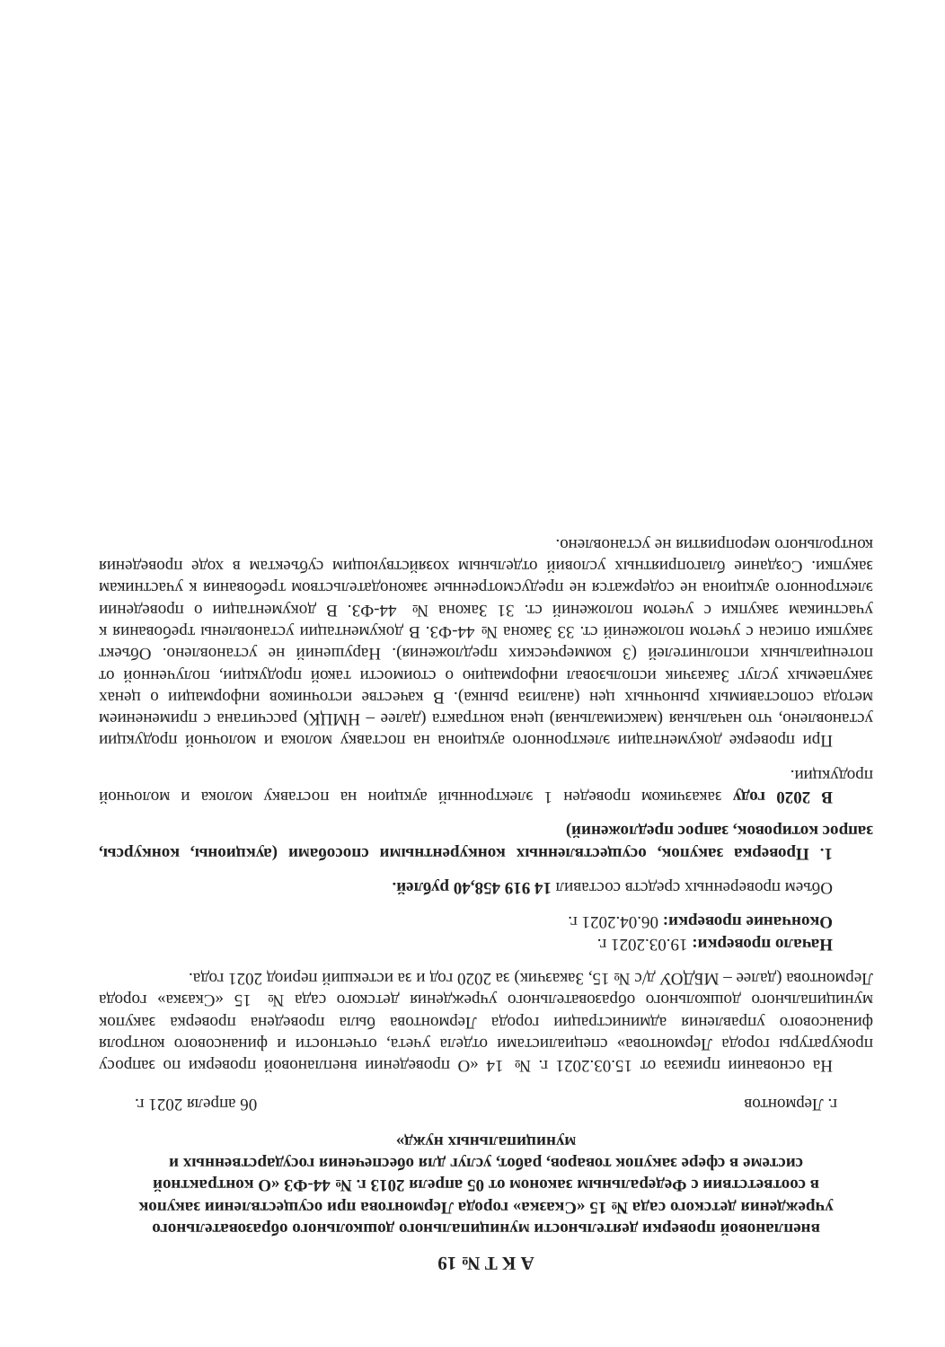А К Т № 19
внеплановой проверки деятельности муниципального дошкольного образовательного учреждения детского сада № 15 «Сказка» города Лермонтова при осуществлении закупок в соответствии с Федеральным законом от 05 апреля 2013 г. № 44-ФЗ «О контрактной системе в сфере закупок товаров, работ, услуг для обеспечения государственных и муниципальных нужд»
г. Лермонтов 06 апреля 2021 г.
На основании приказа от 15.03.2021 г. № 14 «О проведении внеплановой проверки по запросу прокуратуры города Лермонтова» специалистами отдела учета, отчетности и финансового контроля финансового управления администрации города Лермонтова была проведена проверка закупок муниципального дошкольного образовательного учреждения детского сада № 15 «Сказка» города Лермонтова (далее – МБДОУ д/с № 15, Заказчик) за 2020 год и за истекший период 2021 года.
Начало проверки: 19.03.2021 г.
Окончание проверки: 06.04.2021 г.
Объем проверенных средств составил 14 919 458,40 рублей.
1. Проверка закупок, осуществленных конкурентными способами (аукционы, конкурсы, запрос котировок, запрос предложений)
В 2020 году заказчиком проведен 1 электронный аукцион на поставку молока и молочной продукции.
При проверке документации электронного аукциона на поставку молока и молочной продукции установлено, что начальная (максимальная) цена контракта (далее – НМЦК) рассчитана с применением метода сопоставимых рыночных цен (анализа рынка). В качестве источников информации о ценах закупаемых услуг Заказчик использовал информацию о стоимости такой продукции, полученной от потенциальных исполнителей (3 коммерческих предложения). Нарушений не установлено. Объект закупки описан с учетом положений ст. 33 Закона № 44-ФЗ. В документации установлены требования к участникам закупки с учетом положений ст. 31 Закона № 44-ФЗ. В документации о проведении электронного аукциона не содержатся не предусмотренные законодательством требования к участникам закупки. Создание благоприятных условий отдельным хозяйствующим субъектам в ходе проведения контрольного мероприятия не установлено.